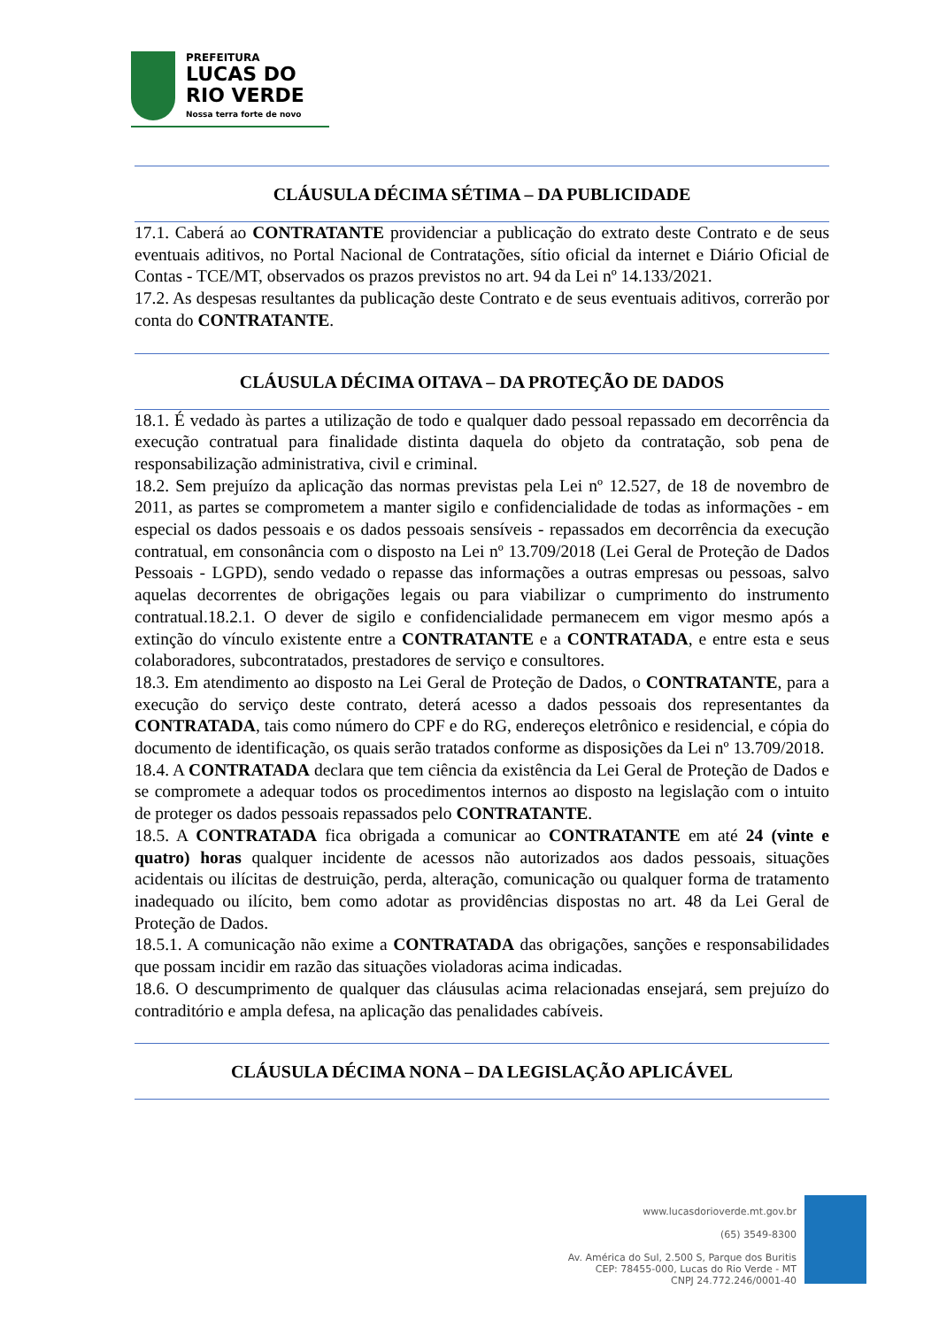PREFEITURA
LUCAS DO
RIO VERDE
Nossa terra forte de novo
CLÁUSULA DÉCIMA SÉTIMA – DA PUBLICIDADE
17.1. Caberá ao CONTRATANTE providenciar a publicação do extrato deste Contrato e de seus eventuais aditivos, no Portal Nacional de Contratações, sítio oficial da internet e Diário Oficial de Contas - TCE/MT, observados os prazos previstos no art. 94 da Lei nº 14.133/2021.
17.2. As despesas resultantes da publicação deste Contrato e de seus eventuais aditivos, correrão por conta do CONTRATANTE.
CLÁUSULA DÉCIMA OITAVA – DA PROTEÇÃO DE DADOS
18.1. É vedado às partes a utilização de todo e qualquer dado pessoal repassado em decorrência da execução contratual para finalidade distinta daquela do objeto da contratação, sob pena de responsabilização administrativa, civil e criminal.
18.2. Sem prejuízo da aplicação das normas previstas pela Lei nº 12.527, de 18 de novembro de 2011, as partes se comprometem a manter sigilo e confidencialidade de todas as informações - em especial os dados pessoais e os dados pessoais sensíveis - repassados em decorrência da execução contratual, em consonância com o disposto na Lei nº 13.709/2018 (Lei Geral de Proteção de Dados Pessoais - LGPD), sendo vedado o repasse das informações a outras empresas ou pessoas, salvo aquelas decorrentes de obrigações legais ou para viabilizar o cumprimento do instrumento contratual.18.2.1. O dever de sigilo e confidencialidade permanecem em vigor mesmo após a extinção do vínculo existente entre a CONTRATANTE e a CONTRATADA, e entre esta e seus colaboradores, subcontratados, prestadores de serviço e consultores.
18.3. Em atendimento ao disposto na Lei Geral de Proteção de Dados, o CONTRATANTE, para a execução do serviço deste contrato, deterá acesso a dados pessoais dos representantes da CONTRATADA, tais como número do CPF e do RG, endereços eletrônico e residencial, e cópia do documento de identificação, os quais serão tratados conforme as disposições da Lei nº 13.709/2018.
18.4. A CONTRATADA declara que tem ciência da existência da Lei Geral de Proteção de Dados e se compromete a adequar todos os procedimentos internos ao disposto na legislação com o intuito de proteger os dados pessoais repassados pelo CONTRATANTE.
18.5. A CONTRATADA fica obrigada a comunicar ao CONTRATANTE em até 24 (vinte e quatro) horas qualquer incidente de acessos não autorizados aos dados pessoais, situações acidentais ou ilícitas de destruição, perda, alteração, comunicação ou qualquer forma de tratamento inadequado ou ilícito, bem como adotar as providências dispostas no art. 48 da Lei Geral de Proteção de Dados.
18.5.1. A comunicação não exime a CONTRATADA das obrigações, sanções e responsabilidades que possam incidir em razão das situações violadoras acima indicadas.
18.6. O descumprimento de qualquer das cláusulas acima relacionadas ensejará, sem prejuízo do contraditório e ampla defesa, na aplicação das penalidades cabíveis.
CLÁUSULA DÉCIMA NONA – DA LEGISLAÇÃO APLICÁVEL
www.lucasdorioverde.mt.gov.br
(65) 3549-8300
Av. América do Sul, 2.500 S, Parque dos Buritis
CEP: 78455-000, Lucas do Rio Verde - MT
CNPJ 24.772.246/0001-40